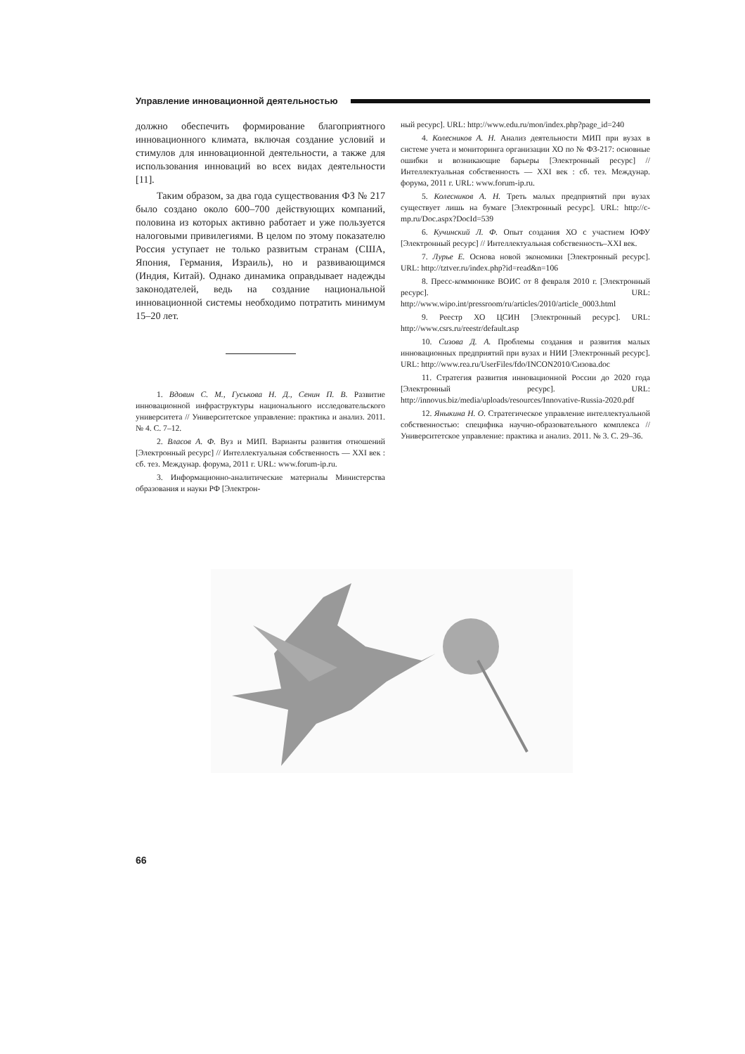Управление инновационной деятельностью
должно обеспечить формирование благоприятного инновационного климата, включая создание условий и стимулов для инновационной деятельности, а также для использования инноваций во всех видах деятельности [11].
Таким образом, за два года существования ФЗ № 217 было создано около 600–700 действующих компаний, половина из которых активно работает и уже пользуется налоговыми привилегиями. В целом по этому показателю Россия уступает не только развитым странам (США, Япония, Германия, Израиль), но и развивающимся (Индия, Китай). Однако динамика оправдывает надежды законодателей, ведь на создание национальной инновационной системы необходимо потратить минимум 15–20 лет.
1. Вдовин С. М., Гуськова Н. Д., Сенин П. В. Развитие инновационной инфраструктуры национального исследовательского университета // Университетское управление: практика и анализ. 2011. № 4. С. 7–12.
2. Власов А. Ф. Вуз и МИП. Варианты развития отношений [Электронный ресурс] // Интеллектуальная собственность — XXI век : сб. тез. Междунар. форума, 2011 г. URL: www.forum-ip.ru.
3. Информационно-аналитические материалы Министерства образования и науки РФ [Электрон-
ный ресурс]. URL: http://www.edu.ru/mon/index.php?page_id=240
4. Колесников А. Н. Анализ деятельности МИП при вузах в системе учета и мониторинга организации ХО по № ФЗ-217: основные ошибки и возникающие барьеры [Электронный ресурс] // Интеллектуальная собственность — XXI век : сб. тез. Междунар. форума, 2011 г. URL: www.forum-ip.ru.
5. Колесников А. Н. Треть малых предприятий при вузах существует лишь на бумаге [Электронный ресурс]. URL: http://c-mp.ru/Doc.aspx?DocId=539
6. Кучинский Л. Ф. Опыт создания ХО с участием ЮФУ [Электронный ресурс] // Интеллектуальная собственность–XXI век.
7. Лурье Е. Основа новой экономики [Электронный ресурс]. URL: http://tztver.ru/index.php?id=read&n=106
8. Пресс-коммюнике ВОИС от 8 февраля 2010 г. [Электронный ресурс]. URL: http://www.wipo.int/pressroom/ru/articles/2010/article_0003.html
9. Реестр ХО ЦСИН [Электронный ресурс]. URL: http://www.csrs.ru/reestr/default.asp
10. Сизова Д. А. Проблемы создания и развития малых инновационных предприятий при вузах и НИИ [Электронный ресурс]. URL: http://www.rea.ru/UserFiles/fdo/INCON2010/Сизова.doc
11. Стратегия развития инновационной России до 2020 года [Электронный ресурс]. URL: http://innovus.biz/media/uploads/resources/Innovative-Russia-2020.pdf
12. Яныкина Н. О. Стратегическое управление интеллектуальной собственностью: специфика научно-образовательного комплекса // Университетское управление: практика и анализ. 2011. № 3. С. 29–36.
66